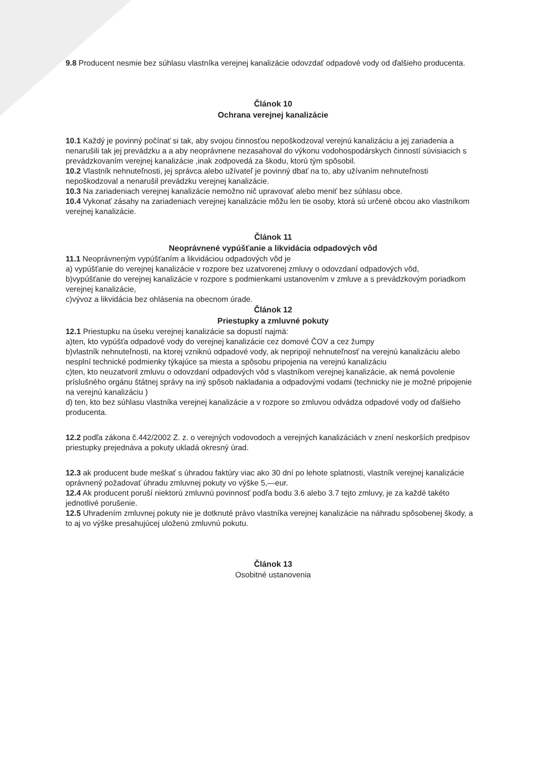9.8 Producent nesmie bez súhlasu vlastníka verejnej kanalizácie odovzdať odpadové vody od ďalšieho producenta.
Článok 10
Ochrana verejnej kanalizácie
10.1 Každý je povinný počínať si tak, aby svojou činnosťou nepoškodzoval verejnú kanalizáciu a jej zariadenia a nenarušili tak jej prevádzku a a aby neoprávnene nezasahoval do výkonu vodohospodárskych činností súvisiacich s prevádzkovaním verejnej kanalizácie ,inak zodpovedá za škodu, ktorú tým spôsobil.
10.2 Vlastník nehnuteľnosti, jej správca alebo užívateľ je povinný dbať na to, aby užívaním nehnuteľnosti nepoškodzoval a nenarušil prevádzku verejnej kanalizácie.
10.3 Na zariadeniach verejnej kanalizácie nemožno nič upravovať alebo meniť bez súhlasu obce.
10.4 Vykonať zásahy na zariadeniach verejnej kanalizácie môžu len tie osoby, ktorá sú určené obcou ako vlastníkom verejnej kanalizácie.
Článok 11
Neoprávnené vypúšťanie a likvidácia odpadových vôd
11.1 Neoprávneným vypúšťaním a likvidáciou odpadových vôd je
a) vypúšťanie do verejnej kanalizácie v rozpore bez uzatvorenej zmluvy o odovzdaní odpadových vôd,
b)vypúšťanie do verejnej kanalizácie v rozpore s podmienkami ustanovením v zmluve a s prevádzkovým poriadkom verejnej kanalizácie,
c)vývoz a likvidácia bez ohlásenia na obecnom úrade.
Článok 12
Priestupky a zmluvné pokuty
12.1 Priestupku na úseku verejnej kanalizácie sa dopustí najmä:
a)ten, kto vypúšťa odpadové vody do verejnej kanalizácie cez domové ČOV a cez žumpy
b)vlastník nehnuteľnosti, na ktorej vzniknú odpadové vody, ak nepripojí nehnuteľnosť na verejnú kanalizáciu alebo nesplní technické podmienky týkajúce sa miesta a spôsobu pripojenia na verejnú kanalizáciu
c)ten, kto neuzatvoril zmluvu o odovzdaní odpadových vôd s vlastníkom verejnej kanalizácie, ak nemá povolenie príslušného orgánu štátnej správy na iný spôsob nakladania a odpadovými vodami (technicky nie je možné pripojenie na verejnú kanalizáciu )
d) ten, kto bez súhlasu vlastníka verejnej kanalizácie a v rozpore so zmluvou odvádza odpadové vody od ďalšieho producenta.
12.2 podľa zákona č.442/2002 Z. z. o verejných vodovodoch a verejných kanalizáciách v znení neskorších predpisov priestupky prejednáva a pokuty ukladá okresný úrad.
12.3 ak producent bude meškať s úhradou faktúry viac ako 30 dní po lehote splatnosti, vlastník verejnej kanalizácie oprávnený požadovať úhradu zmluvnej pokuty vo výške 5,—eur.
12.4 Ak producent poruší niektorú zmluvnú povinnosť podľa bodu 3.6 alebo 3.7 tejto zmluvy, je za každé takéto jednotlivé porušenie.
12.5 Uhradením zmluvnej pokuty nie je dotknuté právo vlastníka verejnej kanalizácie na náhradu spôsobenej škody, a to aj vo výške presahujúcej uloženú zmluvnú pokutu.
Článok 13
Osobitné ustanovenia